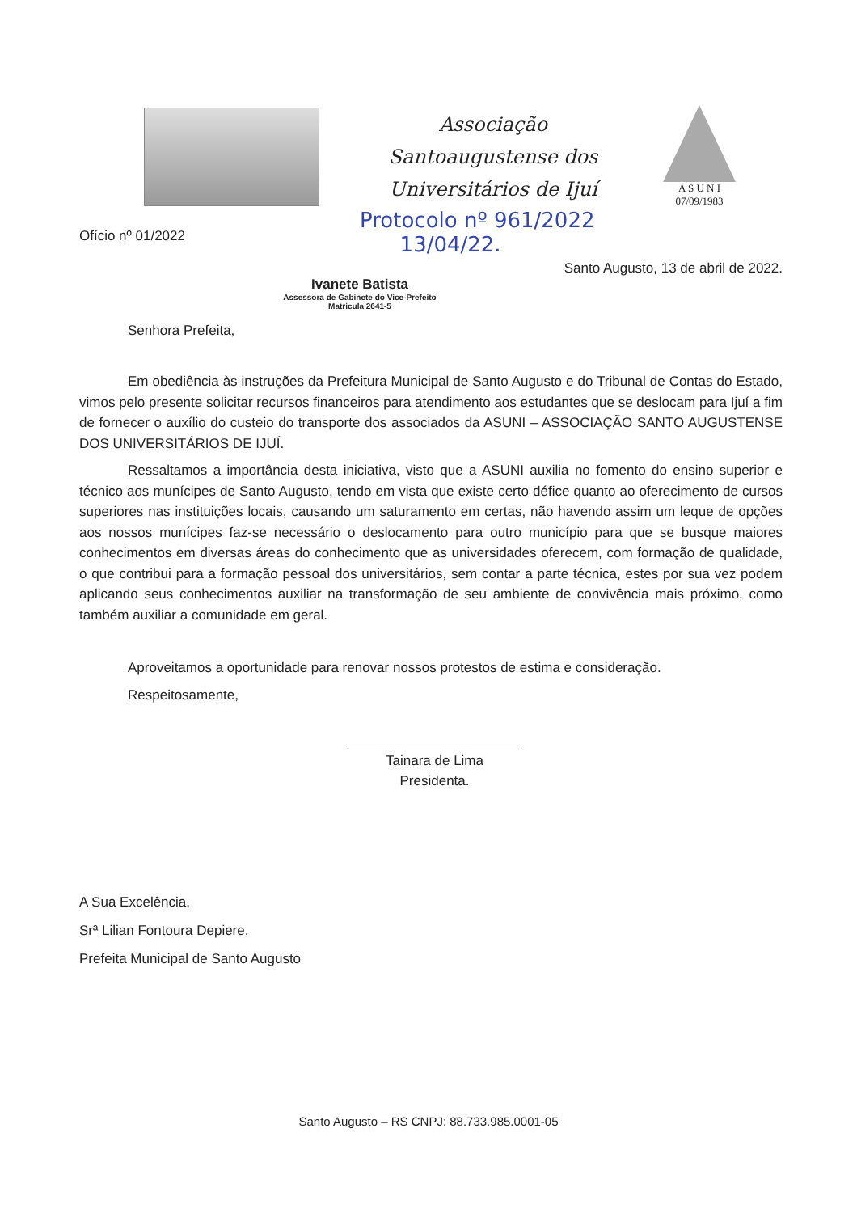Associação Santoaugustense dos Universitários de Ijuí
A S U N I
07/09/1983
Protocolo nº 961/2022
13/04/22.
Ofício nº 01/2022
Santo Augusto, 13 de abril de 2022.
Ivanete Batista
Assessora de Gabinete do Vice-Prefeito
Matricula 2641-5
Senhora Prefeita,
Em obediência às instruções da Prefeitura Municipal de Santo Augusto e do Tribunal de Contas do Estado, vimos pelo presente solicitar recursos financeiros para atendimento aos estudantes que se deslocam para Ijuí a fim de fornecer o auxílio do custeio do transporte dos associados da ASUNI – ASSOCIAÇÃO SANTO AUGUSTENSE DOS UNIVERSITÁRIOS DE IJUÍ.
Ressaltamos a importância desta iniciativa, visto que a ASUNI auxilia no fomento do ensino superior e técnico aos munícipes de Santo Augusto, tendo em vista que existe certo défice quanto ao oferecimento de cursos superiores nas instituições locais, causando um saturamento em certas, não havendo assim um leque de opções aos nossos munícipes faz-se necessário o deslocamento para outro município para que se busque maiores conhecimentos em diversas áreas do conhecimento que as universidades oferecem, com formação de qualidade, o que contribui para a formação pessoal dos universitários, sem contar a parte técnica, estes por sua vez podem aplicando seus conhecimentos auxiliar na transformação de seu ambiente de convivência mais próximo, como também auxiliar a comunidade em geral.
Aproveitamos a oportunidade para renovar nossos protestos de estima e consideração.
Respeitosamente,
Tainara de Lima
Presidenta.
A Sua Excelência,
Srª Lilian Fontoura Depiere,
Prefeita Municipal de Santo Augusto
Santo Augusto – RS CNPJ: 88.733.985.0001-05